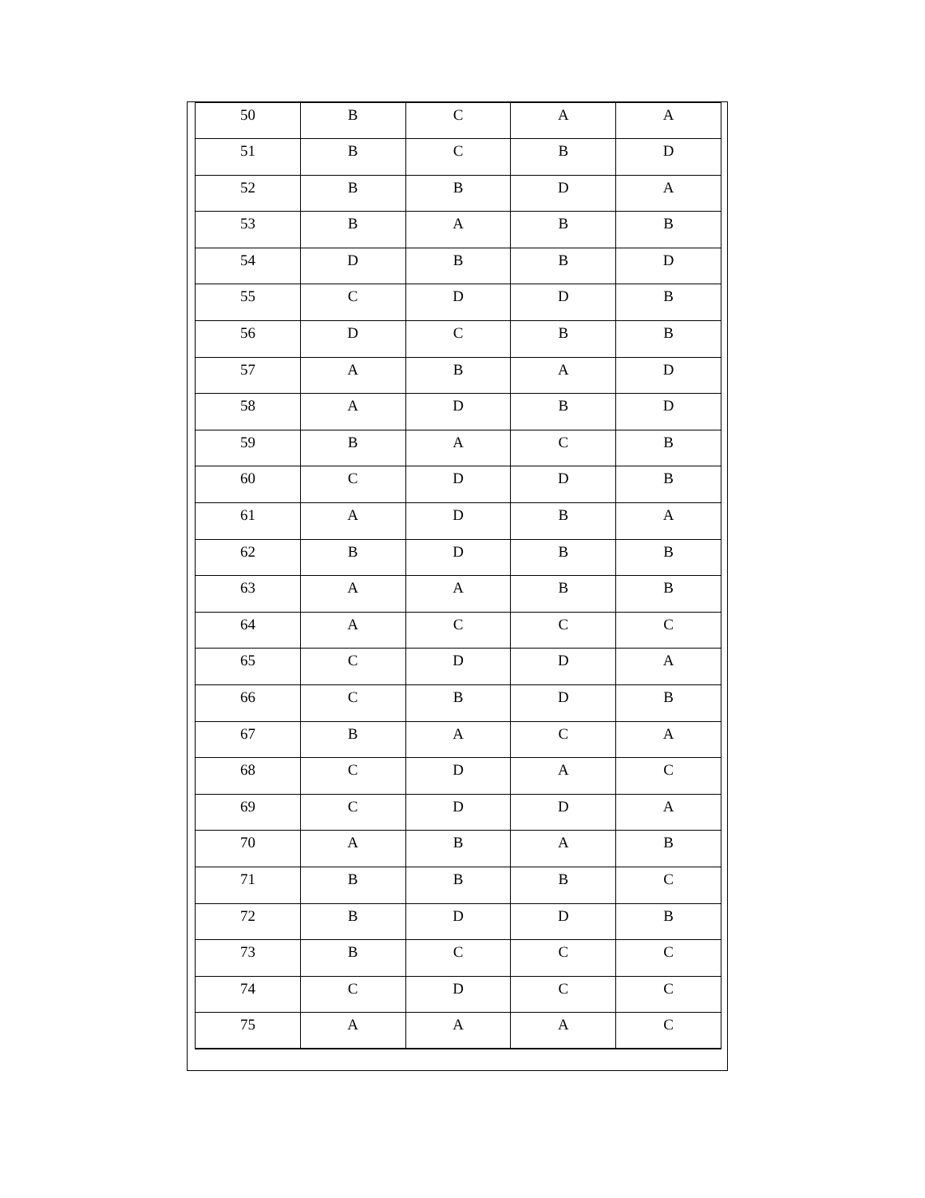| 50 | B | C | A | A |
| 51 | B | C | B | D |
| 52 | B | B | D | A |
| 53 | B | A | B | B |
| 54 | D | B | B | D |
| 55 | C | D | D | B |
| 56 | D | C | B | B |
| 57 | A | B | A | D |
| 58 | A | D | B | D |
| 59 | B | A | C | B |
| 60 | C | D | D | B |
| 61 | A | D | B | A |
| 62 | B | D | B | B |
| 63 | A | A | B | B |
| 64 | A | C | C | C |
| 65 | C | D | D | A |
| 66 | C | B | D | B |
| 67 | B | A | C | A |
| 68 | C | D | A | C |
| 69 | C | D | D | A |
| 70 | A | B | A | B |
| 71 | B | B | B | C |
| 72 | B | D | D | B |
| 73 | B | C | C | C |
| 74 | C | D | C | C |
| 75 | A | A | A | C |